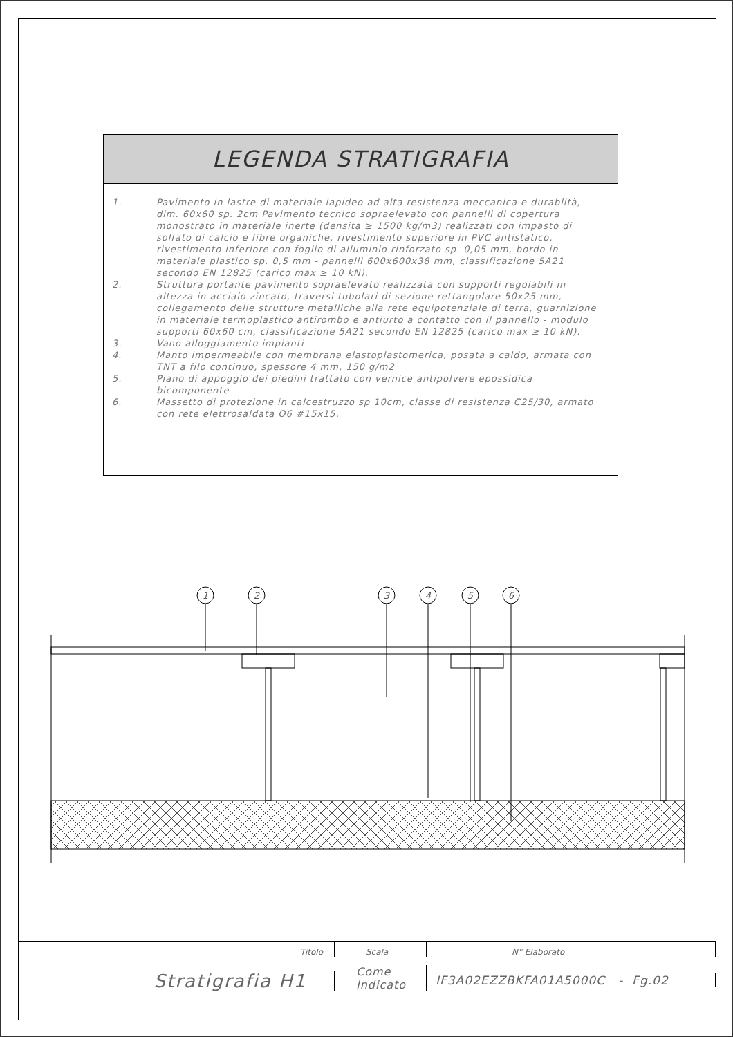LEGENDA STRATIGRAFIA
| 1. | Pavimento in lastre di materiale lapideo ad alta resistenza meccanica e durablità, dim. 60x60 sp. 2cm Pavimento tecnico sopraelevato con pannelli di copertura monostrato in materiale inerte (densita ≥ 1500 kg/m3) realizzati con impasto di solfato di calcio e fibre organiche, rivestimento superiore in PVC antistatico, rivestimento inferiore con foglio di alluminio rinforzato sp. 0,05 mm, bordo in materiale plastico sp. 0,5 mm - pannelli 600x600x38 mm, classificazione 5A21 secondo EN 12825 (carico max ≥ 10 kN). |
| 2. | Struttura portante pavimento sopraelevato realizzata con supporti regolabili in altezza in acciaio zincato, traversi tubolari di sezione rettangolare 50x25 mm, collegamento delle strutture metalliche alla rete equipotenziale di terra, guarnizione in materiale termoplastico antirombo e antiurto a contatto con il pannello - modulo supporti 60x60 cm, classificazione 5A21 secondo EN 12825 (carico max ≥ 10 kN). |
| 3. | Vano alloggiamento impianti |
| 4. | Manto impermeabile con membrana elastoplastomerica, posata a caldo, armata con TNT a filo continuo, spessore 4 mm, 150 g/m2 |
| 5. | Piano di appoggio dei piedini trattato con vernice antipolvere epossidica bicomponente |
| 6. | Massetto di protezione in calcestruzzo sp 10cm, classe di resistenza C25/30, armato con rete elettrosaldata O6 #15x15. |
1
2
3
4
5
6
Titolo
Stratigrafia H1
Scala
Come
Indicato
N° Elaborato
IF3A02EZZBKFA01A5000C - Fg.02